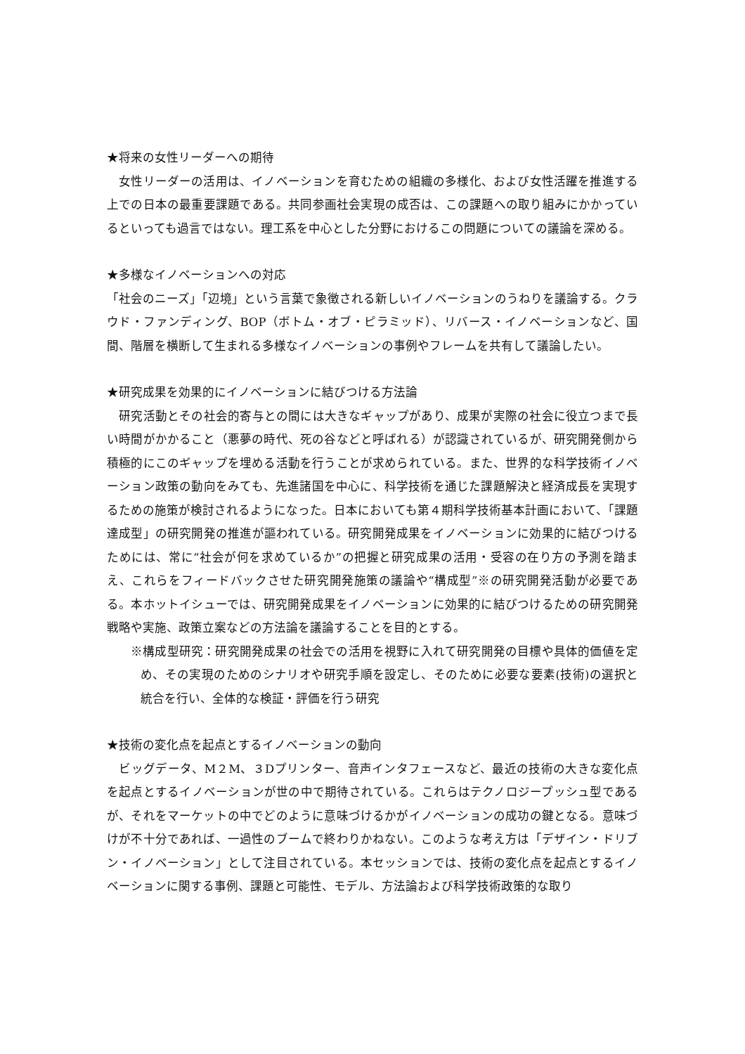★将来の女性リーダーへの期待
　女性リーダーの活用は、イノベーションを育むための組織の多様化、および女性活躍を推進する上での日本の最重要課題である。共同参画社会実現の成否は、この課題への取り組みにかかっているといっても過言ではない。理工系を中心とした分野におけるこの問題についての議論を深める。
★多様なイノベーションへの対応
「社会のニーズ」「辺境」という言葉で象徴される新しいイノベーションのうねりを議論する。クラウド・ファンディング、BOP（ボトム・オブ・ピラミッド）、リバース・イノベーションなど、国間、階層を横断して生まれる多様なイノベーションの事例やフレームを共有して議論したい。
★研究成果を効果的にイノベーションに結びつける方法論
　研究活動とその社会的寄与との間には大きなギャップがあり、成果が実際の社会に役立つまで長い時間がかかること（悪夢の時代、死の谷などと呼ばれる）が認識されているが、研究開発側から積極的にこのギャップを埋める活動を行うことが求められている。また、世界的な科学技術イノベーション政策の動向をみても、先進諸国を中心に、科学技術を通じた課題解決と経済成長を実現するための施策が検討されるようになった。日本においても第４期科学技術基本計画において、「課題達成型」の研究開発の推進が謳われている。研究開発成果をイノベーションに効果的に結びつけるためには、常に“社会が何を求めているか”の把握と研究成果の活用・受容の在り方の予測を踏まえ、これらをフィードバックさせた研究開発施策の議論や“構成型”※の研究開発活動が必要である。本ホットイシューでは、研究開発成果をイノベーションに効果的に結びつけるための研究開発戦略や実施、政策立案などの方法論を議論することを目的とする。
※構成型研究：研究開発成果の社会での活用を視野に入れて研究開発の目標や具体的価値を定め、その実現のためのシナリオや研究手順を設定し、そのために必要な要素(技術)の選択と統合を行い、全体的な検証・評価を行う研究
★技術の変化点を起点とするイノベーションの動向
　ビッグデータ、M２M、３Dプリンター、音声インタフェースなど、最近の技術の大きな変化点を起点とするイノベーションが世の中で期待されている。これらはテクノロジープッシュ型であるが、それをマーケットの中でどのように意味づけるかがイノベーションの成功の鍵となる。意味づけが不十分であれば、一過性のブームで終わりかねない。このような考え方は「デザイン・ドリブン・イノベーション」として注目されている。本セッションでは、技術の変化点を起点とするイノベーションに関する事例、課題と可能性、モデル、方法論および科学技術政策的な取り